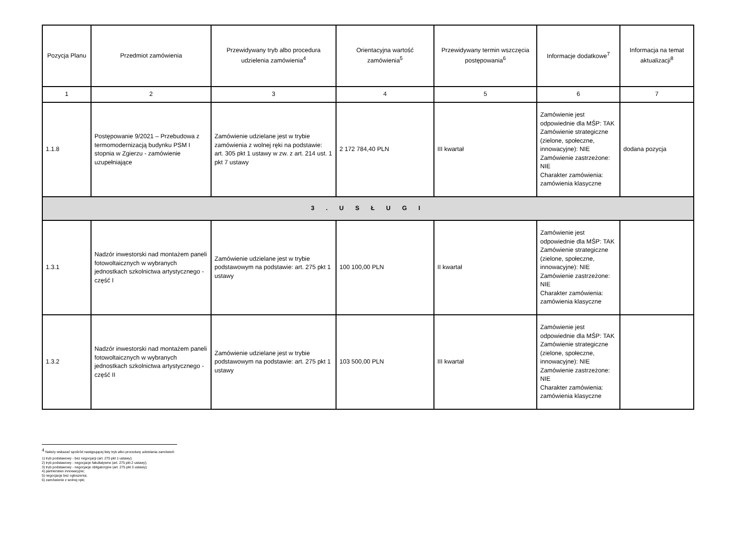| Pozycja Planu | Przedmiot zamówienia | Przewidywany tryb albo procedura udzielenia zamówienia<sup>4</sup> | Orientacyjna wartość zamówienia<sup>5</sup> | Przewidywany termin wszczęcia postępowania<sup>6</sup> | Informacje dodatkowe<sup>7</sup> | Informacja na temat aktualizacji<sup>8</sup> |
| --- | --- | --- | --- | --- | --- | --- |
| 1 | 2 | 3 | 4 | 5 | 6 | 7 |
| 1.1.8 | Postępowanie 9/2021 – Przebudowa z termomodernizacją budynku PSM I stopnia w Zgierzu - zamówienie uzupełniające | Zamówienie udzielane jest w trybie zamówienia z wolnej ręki na podstawie: art. 305 pkt 1 ustawy w zw. z art. 214 ust. 1 pkt 7 ustawy | 2 172 784,40 PLN | III kwartał | Zamówienie jest odpowiednie dla MŚP: TAK Zamówienie strategiczne (zielone, społeczne, innowacyjne): NIE Zamówienie zastrzeżone: NIE Charakter zamówienia: zamówienia klasyczne | dodana pozycja |
| 3 . U S Ł U G I | | | | | | |
| 1.3.1 | Nadzór inwestorski nad montażem paneli fotowoltaicznych w wybranych jednostkach szkolnictwa artystycznego - część I | Zamówienie udzielane jest w trybie podstawowym na podstawie: art. 275 pkt 1 ustawy | 100 100,00 PLN | II kwartał | Zamówienie jest odpowiednie dla MŚP: TAK Zamówienie strategiczne (zielone, społeczne, innowacyjne): NIE Zamówienie zastrzeżone: NIE Charakter zamówienia: zamówienia klasyczne | |
| 1.3.2 | Nadzór inwestorski nad montażem paneli fotowoltaicznych w wybranych jednostkach szkolnictwa artystycznego - część II | Zamówienie udzielane jest w trybie podstawowym na podstawie: art. 275 pkt 1 ustawy | 103 500,00 PLN | III kwartał | Zamówienie jest odpowiednie dla MŚP: TAK Zamówienie strategiczne (zielone, społeczne, innowacyjne): NIE Zamówienie zastrzeżone: NIE Charakter zamówienia: zamówienia klasyczne | |
<sup>4</sup> Należy wskazać spośród następującej listy tryb albo procedurę udzielania zamówień:
1) tryb podstawowy - bez negocjacji (art. 275 pkt 1 ustawy);
2) tryb podstawowy - negocjacje fakultatywne (art. 275 pkt 2 ustawy);
3) tryb podstawowy - negocjacje obligatoryjne (art. 275 pkt 3 ustawy);
4) partnerstwo innowacyjne;
5) negocjacje bez ogłoszenia;
6) zamówienie z wolnej ręki;